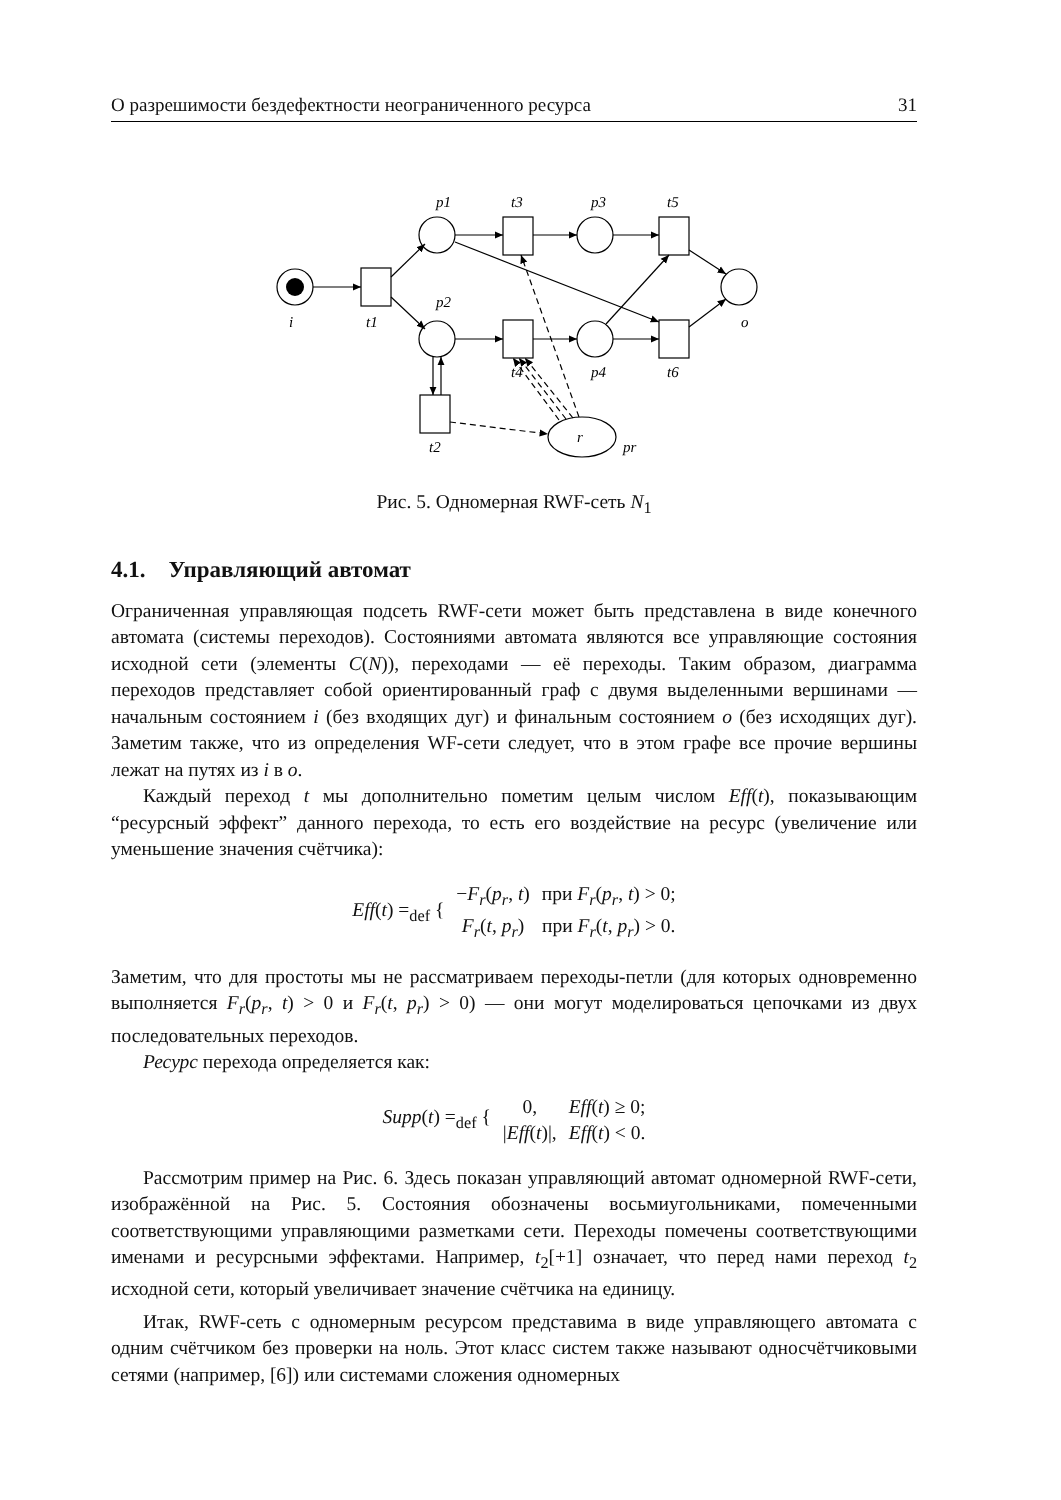О разрешимости бездефектности неограниченного ресурса 31
p1
t3
p3
t5
i
t1
p2
o
t4
p4
t6
t2
r
pr
Рис. 5. Одномерная RWF-сеть N<sub>1</sub>
4.1. Управляющий автомат
Ограниченная управляющая подсеть RWF-сети может быть представлена в виде конечного автомата (системы переходов). Состояниями автомата являются все управляющие состояния исходной сети (элементы C(N)), переходами — её переходы. Таким образом, диаграмма переходов представляет собой ориентированный граф с двумя выделенными вершинами — начальным состоянием i (без входящих дуг) и финальным состоянием o (без исходящих дуг). Заметим также, что из определения WF-сети следует, что в этом графе все прочие вершины лежат на путях из i в o.
Каждый переход t мы дополнительно пометим целым числом Eff(t), показывающим “ресурсный эффект” данного перехода, то есть его воздействие на ресурс (увеличение или уменьшение значения счётчика):
| Eff ( t ) =<sub>def</sub> { | − F<sub>r</sub> ( p<sub>r</sub> , t ) | при F<sub>r</sub> ( p<sub>r</sub> , t ) > 0; |
| | F<sub>r</sub> ( t , p<sub>r</sub> ) | при F<sub>r</sub> ( t , p<sub>r</sub> ) > 0. |
Заметим, что для простоты мы не рассматриваем переходы-петли (для которых одновременно выполняется F<sub>r</sub>(p<sub>r</sub>, t) > 0 и F<sub>r</sub>(t, p<sub>r</sub>) > 0) — они могут моделироваться цепочками из двух последовательных переходов.
Ресурс перехода определяется как:
| Supp ( t ) =<sub>def</sub> { | 0, | Eff ( t ) ≥ 0; |
| | / Eff ( t )/, | Eff ( t ) < 0. |
Рассмотрим пример на Рис. 6. Здесь показан управляющий автомат одномерной RWF-сети, изображённой на Рис. 5. Состояния обозначены восьмиугольниками, помеченными соответствующими управляющими разметками сети. Переходы помечены соответствующими именами и ресурсными эффектами. Например, t<sub>2</sub>[+1] означает, что перед нами переход t<sub>2</sub> исходной сети, который увеличивает значение счётчика на единицу.
Итак, RWF-сеть с одномерным ресурсом представима в виде управляющего автомата с одним счётчиком без проверки на ноль. Этот класс систем также называют односчётчиковыми сетями (например, [6]) или системами сложения одномерных